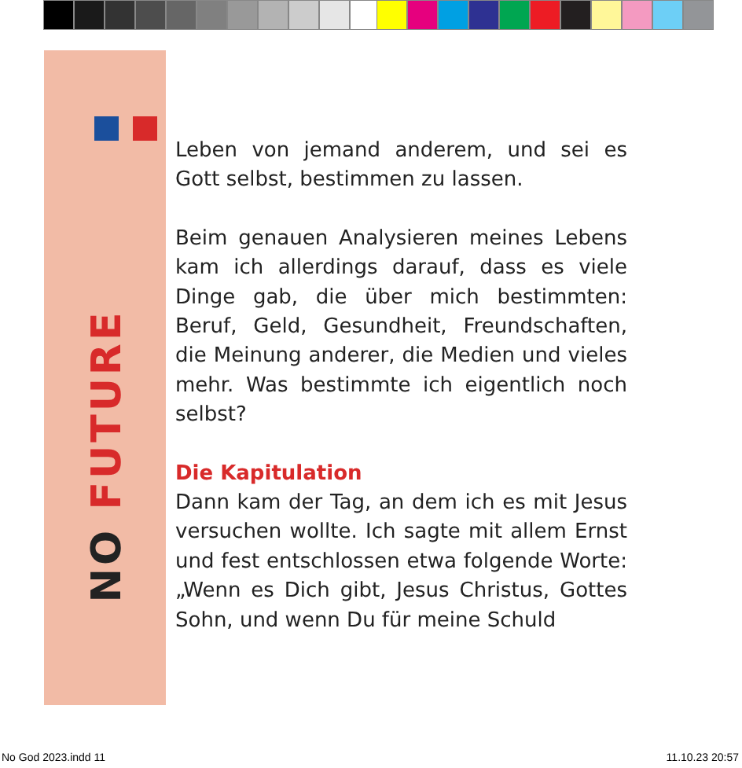NO FUTURE
Leben von jemand anderem, und sei es Gott selbst, bestimmen zu lassen.
Beim genauen Analysieren meines Lebens kam ich allerdings darauf, dass es viele Dinge gab, die über mich bestimmten: Beruf, Geld, Gesundheit, Freundschaften, die Meinung anderer, die Medien und vieles mehr. Was bestimmte ich eigentlich noch selbst?
Die Kapitulation
Dann kam der Tag, an dem ich es mit Jesus versuchen wollte. Ich sagte mit allem Ernst und fest entschlossen etwa folgende Worte: „Wenn es Dich gibt, Jesus Christus, Gottes Sohn, und wenn Du für meine Schuld
No God 2023.indd 11 11.10.23 20:57